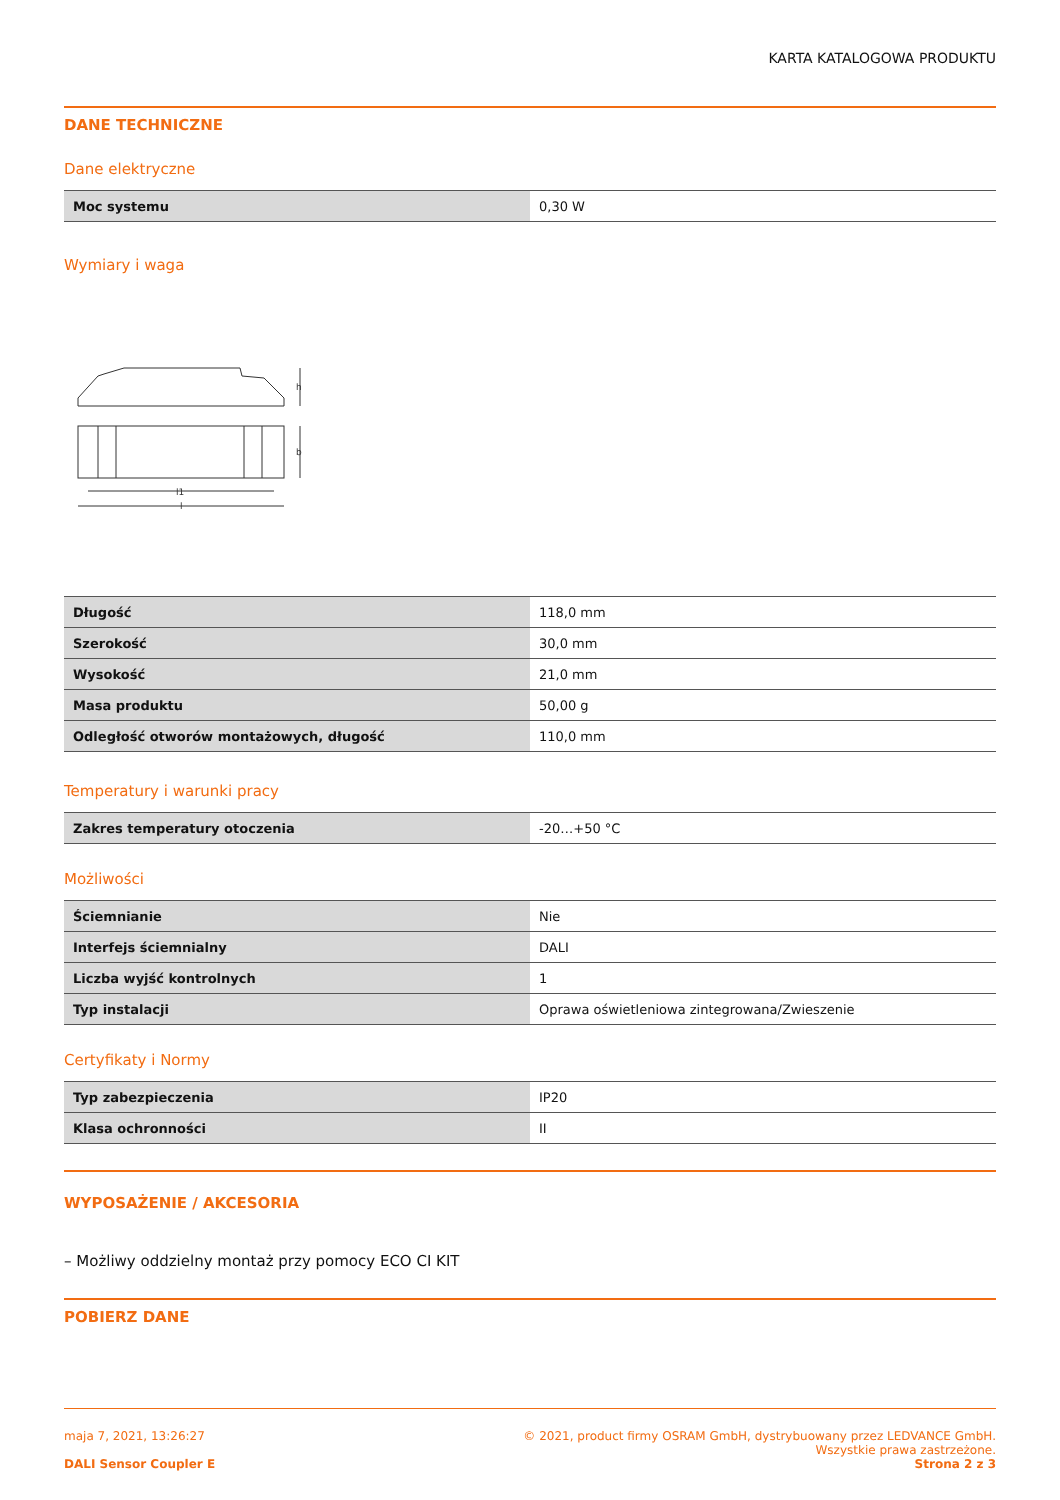KARTA KATALOGOWA PRODUKTU
DANE TECHNICZNE
Dane elektryczne
| Moc systemu | 0,30 W |
Wymiary i waga
h
b
l1
l
| Długość | 118,0 mm |
| Szerokość | 30,0 mm |
| Wysokość | 21,0 mm |
| Masa produktu | 50,00 g |
| Odległość otworów montażowych, długość | 110,0 mm |
Temperatury i warunki pracy
| Zakres temperatury otoczenia | -20…+50 °C |
Możliwości
| Ściemnianie | Nie |
| Interfejs ściemnialny | DALI |
| Liczba wyjść kontrolnych | 1 |
| Typ instalacji | Oprawa oświetleniowa zintegrowana/Zwieszenie |
Certyfikaty i Normy
| Typ zabezpieczenia | IP20 |
| Klasa ochronności | II |
WYPOSAŻENIE / AKCESORIA
– Możliwy oddzielny montaż przy pomocy ECO CI KIT
POBIERZ DANE
maja 7, 2021, 13:26:27 © 2021, product firmy OSRAM GmbH, dystrybuowany przez LEDVANCE GmbH.
Wszystkie prawa zastrzeżone.
DALI Sensor Coupler E Strona 2 z 3